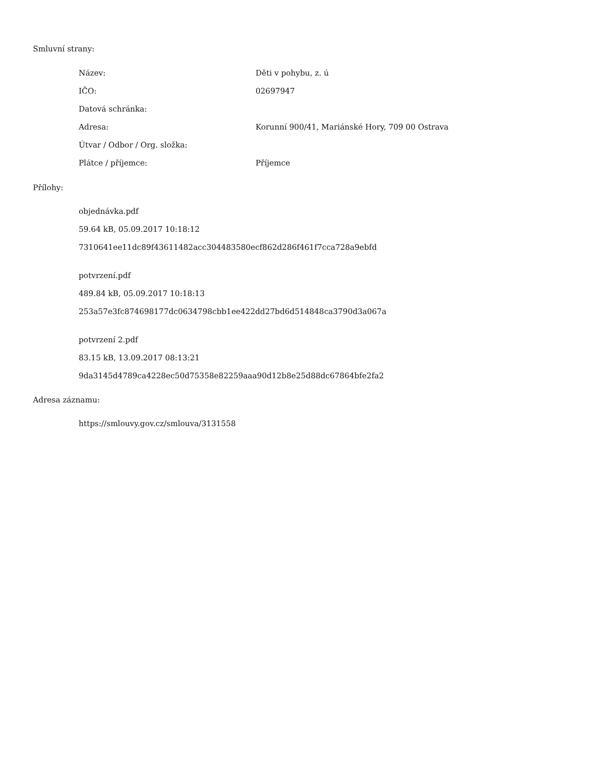Smluvní strany:
| Název: | Děti v pohybu, z. ú |
| IČO: | 02697947 |
| Datová schránka: | |
| Adresa: | Korunní 900/41, Mariánské Hory, 709 00 Ostrava |
| Útvar / Odbor / Org. složka: | |
| Plátce / příjemce: | Příjemce |
Přílohy:
objednávka.pdf
59.64 kB, 05.09.2017 10:18:12
7310641ee11dc89f43611482acc304483580ecf862d286f461f7cca728a9ebfd
potvrzení.pdf
489.84 kB, 05.09.2017 10:18:13
253a57e3fc874698177dc0634798cbb1ee422dd27bd6d514848ca3790d3a067a
potvrzení 2.pdf
83.15 kB, 13.09.2017 08:13:21
9da3145d4789ca4228ec50d75358e82259aaa90d12b8e25d88dc67864bfe2fa2
Adresa záznamu:
https://smlouvy.gov.cz/smlouva/3131558